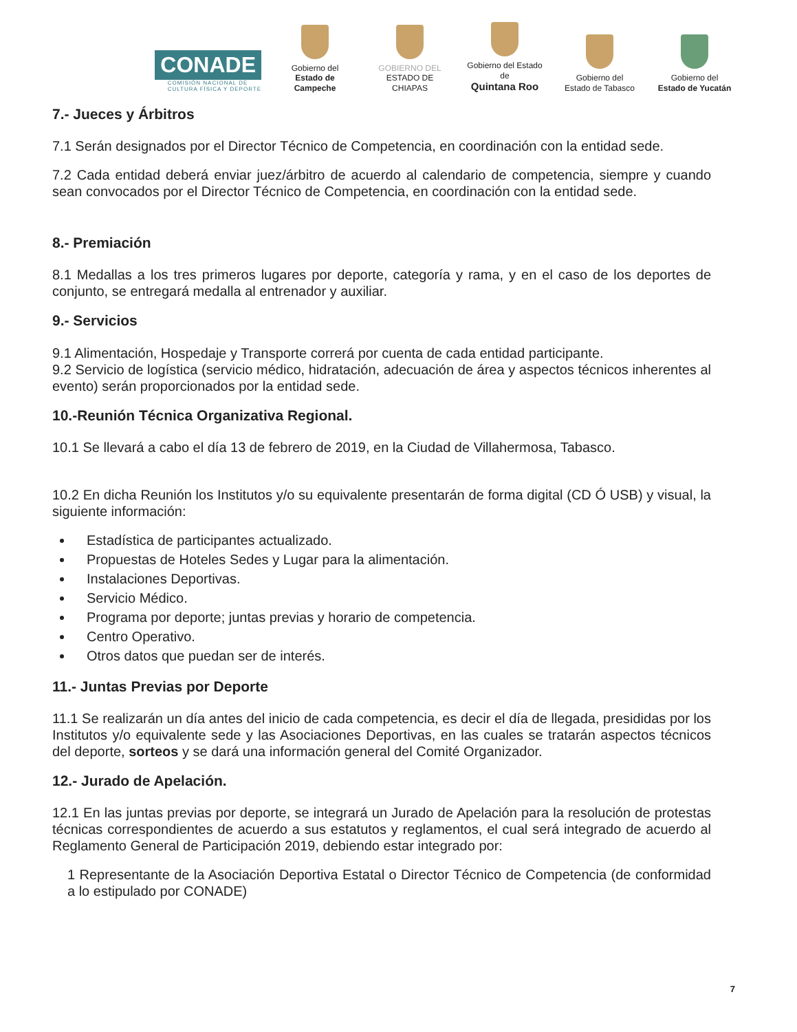CONADE
COMISIÓN NACIONAL DE
CULTURA FÍSICA Y DEPORTE
Gobierno del
Estado de Campeche
GOBIERNO DEL
ESTADO DE CHIAPAS
Gobierno del Estado de
Quintana Roo
Gobierno del
Estado de Tabasco
Gobierno del
Estado de Yucatán
7.- Jueces y Árbitros
7.1 Serán designados por el Director Técnico de Competencia, en coordinación con la entidad sede.
7.2 Cada entidad deberá enviar juez/árbitro de acuerdo al calendario de competencia, siempre y cuando sean convocados por el Director Técnico de Competencia, en coordinación con la entidad sede.
8.- Premiación
8.1 Medallas a los tres primeros lugares por deporte, categoría y rama, y en el caso de los deportes de conjunto, se entregará medalla al entrenador y auxiliar.
9.- Servicios
9.1 Alimentación, Hospedaje y Transporte correrá por cuenta de cada entidad participante.
9.2 Servicio de logística (servicio médico, hidratación, adecuación de área y aspectos técnicos inherentes al evento) serán proporcionados por la entidad sede.
10.-Reunión Técnica Organizativa Regional.
10.1 Se llevará a cabo el día 13 de febrero de 2019, en la Ciudad de Villahermosa, Tabasco.
10.2 En dicha Reunión los Institutos y/o su equivalente presentarán de forma digital (CD Ó USB) y visual, la siguiente información:
Estadística de participantes actualizado.
Propuestas de Hoteles Sedes y Lugar para la alimentación.
Instalaciones Deportivas.
Servicio Médico.
Programa por deporte; juntas previas y horario de competencia.
Centro Operativo.
Otros datos que puedan ser de interés.
11.- Juntas Previas por Deporte
11.1 Se realizarán un día antes del inicio de cada competencia, es decir el día de llegada, presididas por los Institutos y/o equivalente sede y las Asociaciones Deportivas, en las cuales se tratarán aspectos técnicos del deporte, sorteos y se dará una información general del Comité Organizador.
12.- Jurado de Apelación.
12.1 En las juntas previas por deporte, se integrará un Jurado de Apelación para la resolución de protestas técnicas correspondientes de acuerdo a sus estatutos y reglamentos, el cual será integrado de acuerdo al Reglamento General de Participación 2019, debiendo estar integrado por:
1 Representante de la Asociación Deportiva Estatal o Director Técnico de Competencia (de conformidad a lo estipulado por CONADE)
7